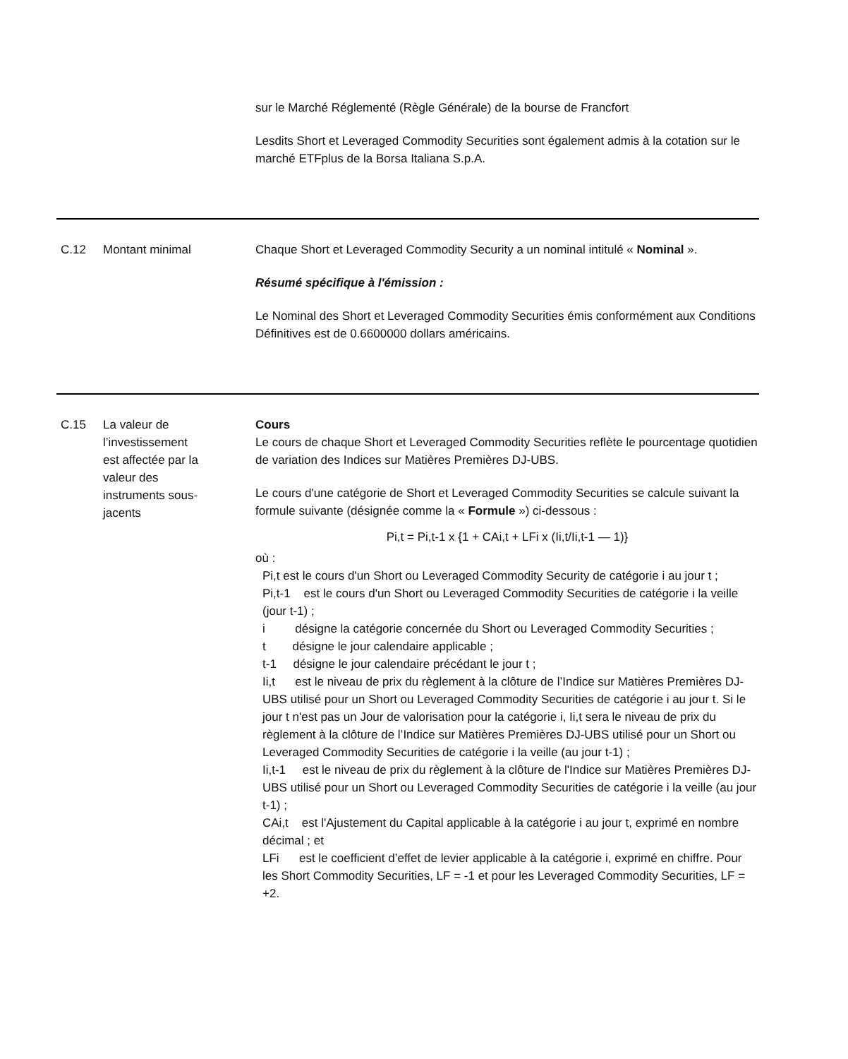sur le Marché Réglementé (Règle Générale) de la bourse de Francfort
Lesdits Short et Leveraged Commodity Securities sont également admis à la cotation sur le marché ETFplus de la Borsa Italiana S.p.A.
| C.12 | Montant minimal | Chaque Short et Leveraged Commodity Security a un nominal intitulé « Nominal ». Résumé spécifique à l'émission : Le Nominal des Short et Leveraged Commodity Securities émis conformément aux Conditions Définitives est de 0.6600000 dollars américains. |
| C.15 | La valeur de l’investissement est affectée par la valeur des instruments sous- jacents | Cours Le cours de chaque Short et Leveraged Commodity Securities reflète le pourcentage quotidien de variation des Indices sur Matières Premières DJ-UBS. Le cours d'une catégorie de Short et Leveraged Commodity Securities se calcule suivant la formule suivante (désignée comme la « Formule ») ci-dessous : Pi,t = Pi,t-1 x {1 + CAi,t + LFi x (Ii,t/Ii,t-1 — 1)} où : Pi,t est le cours d'un Short ou Leveraged Commodity Security de catégorie i au jour t ; Pi,t-1 est le cours d'un Short ou Leveraged Commodity Securities de catégorie i la veille (jour t-1) ; i désigne la catégorie concernée du Short ou Leveraged Commodity Securities ; t désigne le jour calendaire applicable ; t-1 désigne le jour calendaire précédant le jour t ; Ii,t est le niveau de prix du règlement à la clôture de l’Indice sur Matières Premières DJ-UBS utilisé pour un Short ou Leveraged Commodity Securities de catégorie i au jour t. Si le jour t n'est pas un Jour de valorisation pour la catégorie i, Ii,t sera le niveau de prix du règlement à la clôture de l’Indice sur Matières Premières DJ-UBS utilisé pour un Short ou Leveraged Commodity Securities de catégorie i la veille (au jour t-1) ; Ii,t-1 est le niveau de prix du règlement à la clôture de l'Indice sur Matières Premières DJ-UBS utilisé pour un Short ou Leveraged Commodity Securities de catégorie i la veille (au jour t-1) ; CAi,t est l'Ajustement du Capital applicable à la catégorie i au jour t, exprimé en nombre décimal ; et LFi est le coefficient d’effet de levier applicable à la catégorie i, exprimé en chiffre. Pour les Short Commodity Securities, LF = -1 et pour les Leveraged Commodity Securities, LF = +2. |